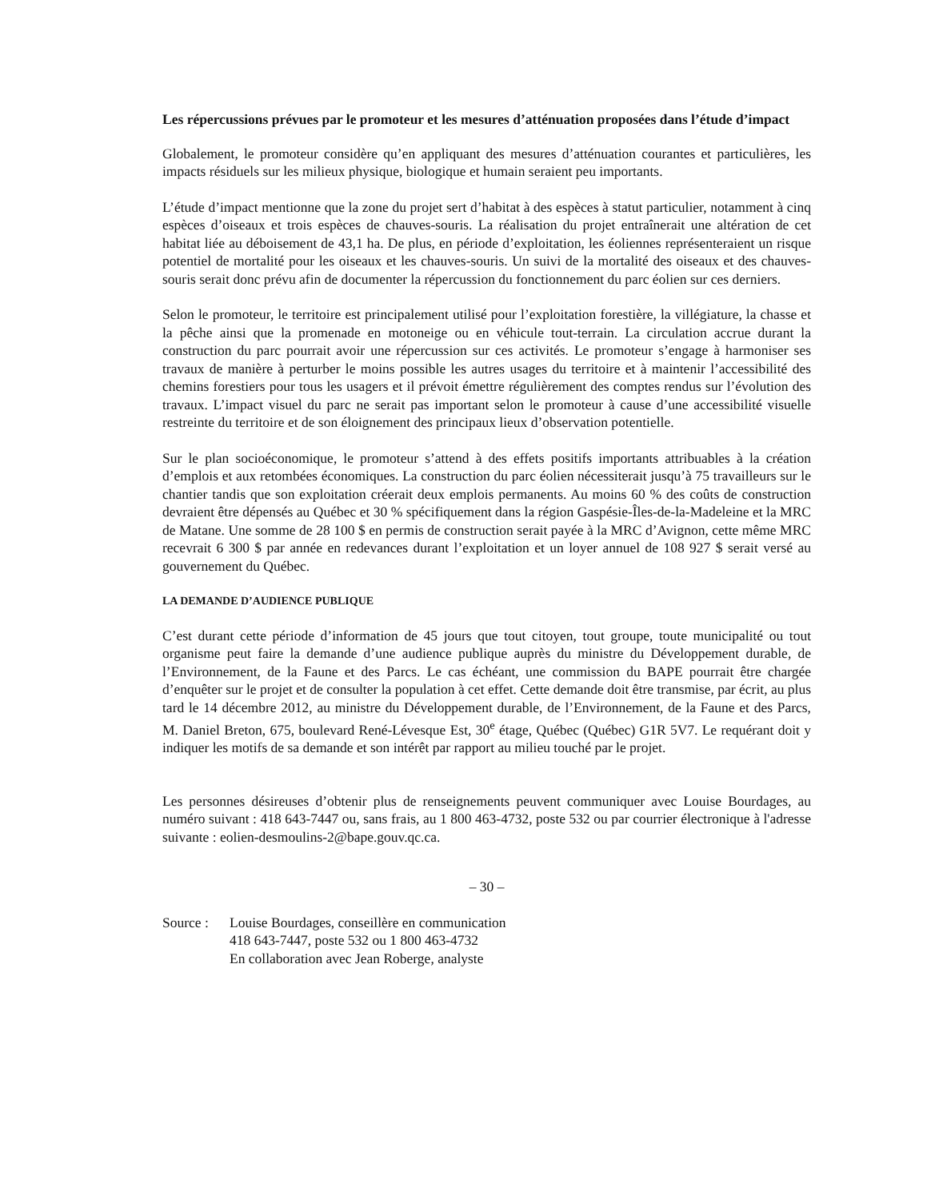Les répercussions prévues par le promoteur et les mesures d’atténuation proposées dans l’étude d’impact
Globalement, le promoteur considère qu’en appliquant des mesures d’atténuation courantes et particulières, les impacts résiduels sur les milieux physique, biologique et humain seraient peu importants.
L’étude d’impact mentionne que la zone du projet sert d’habitat à des espèces à statut particulier, notamment à cinq espèces d’oiseaux et trois espèces de chauves-souris. La réalisation du projet entraînerait une altération de cet habitat liée au déboisement de 43,1 ha. De plus, en période d’exploitation, les éoliennes représenteraient un risque potentiel de mortalité pour les oiseaux et les chauves-souris. Un suivi de la mortalité des oiseaux et des chauves-souris serait donc prévu afin de documenter la répercussion du fonctionnement du parc éolien sur ces derniers.
Selon le promoteur, le territoire est principalement utilisé pour l’exploitation forestière, la villégiature, la chasse et la pêche ainsi que la promenade en motoneige ou en véhicule tout-terrain. La circulation accrue durant la construction du parc pourrait avoir une répercussion sur ces activités. Le promoteur s’engage à harmoniser ses travaux de manière à perturber le moins possible les autres usages du territoire et à maintenir l’accessibilité des chemins forestiers pour tous les usagers et il prévoit émettre régulièrement des comptes rendus sur l’évolution des travaux. L’impact visuel du parc ne serait pas important selon le promoteur à cause d’une accessibilité visuelle restreinte du territoire et de son éloignement des principaux lieux d’observation potentielle.
Sur le plan socioéconomique, le promoteur s’attend à des effets positifs importants attribuables à la création d’emplois et aux retombées économiques. La construction du parc éolien nécessiterait jusqu’à 75 travailleurs sur le chantier tandis que son exploitation créerait deux emplois permanents. Au moins 60 % des coûts de construction devraient être dépensés au Québec et 30 % spécifiquement dans la région Gaspésie-Îles-de-la-Madeleine et la MRC de Matane. Une somme de 28 100 $ en permis de construction serait payée à la MRC d’Avignon, cette même MRC recevrait 6 300 $ par année en redevances durant l’exploitation et un loyer annuel de 108 927 $ serait versé au gouvernement du Québec.
LA DEMANDE D’AUDIENCE PUBLIQUE
C’est durant cette période d’information de 45 jours que tout citoyen, tout groupe, toute municipalité ou tout organisme peut faire la demande d’une audience publique auprès du ministre du Développement durable, de l’Environnement, de la Faune et des Parcs. Le cas échéant, une commission du BAPE pourrait être chargée d’enquêter sur le projet et de consulter la population à cet effet. Cette demande doit être transmise, par écrit, au plus tard le 14 décembre 2012, au ministre du Développement durable, de l’Environnement, de la Faune et des Parcs, M. Daniel Breton, 675, boulevard René-Lévesque Est, 30<sup>e</sup> étage, Québec (Québec) G1R 5V7. Le requérant doit y indiquer les motifs de sa demande et son intérêt par rapport au milieu touché par le projet.
Les personnes désireuses d’obtenir plus de renseignements peuvent communiquer avec Louise Bourdages, au numéro suivant : 418 643-7447 ou, sans frais, au 1 800 463-4732, poste 532 ou par courrier électronique à l'adresse suivante : eolien-desmoulins-2@bape.gouv.qc.ca.
– 30 –
Source : Louise Bourdages, conseillère en communication
418 643-7447, poste 532 ou 1 800 463-4732
En collaboration avec Jean Roberge, analyste